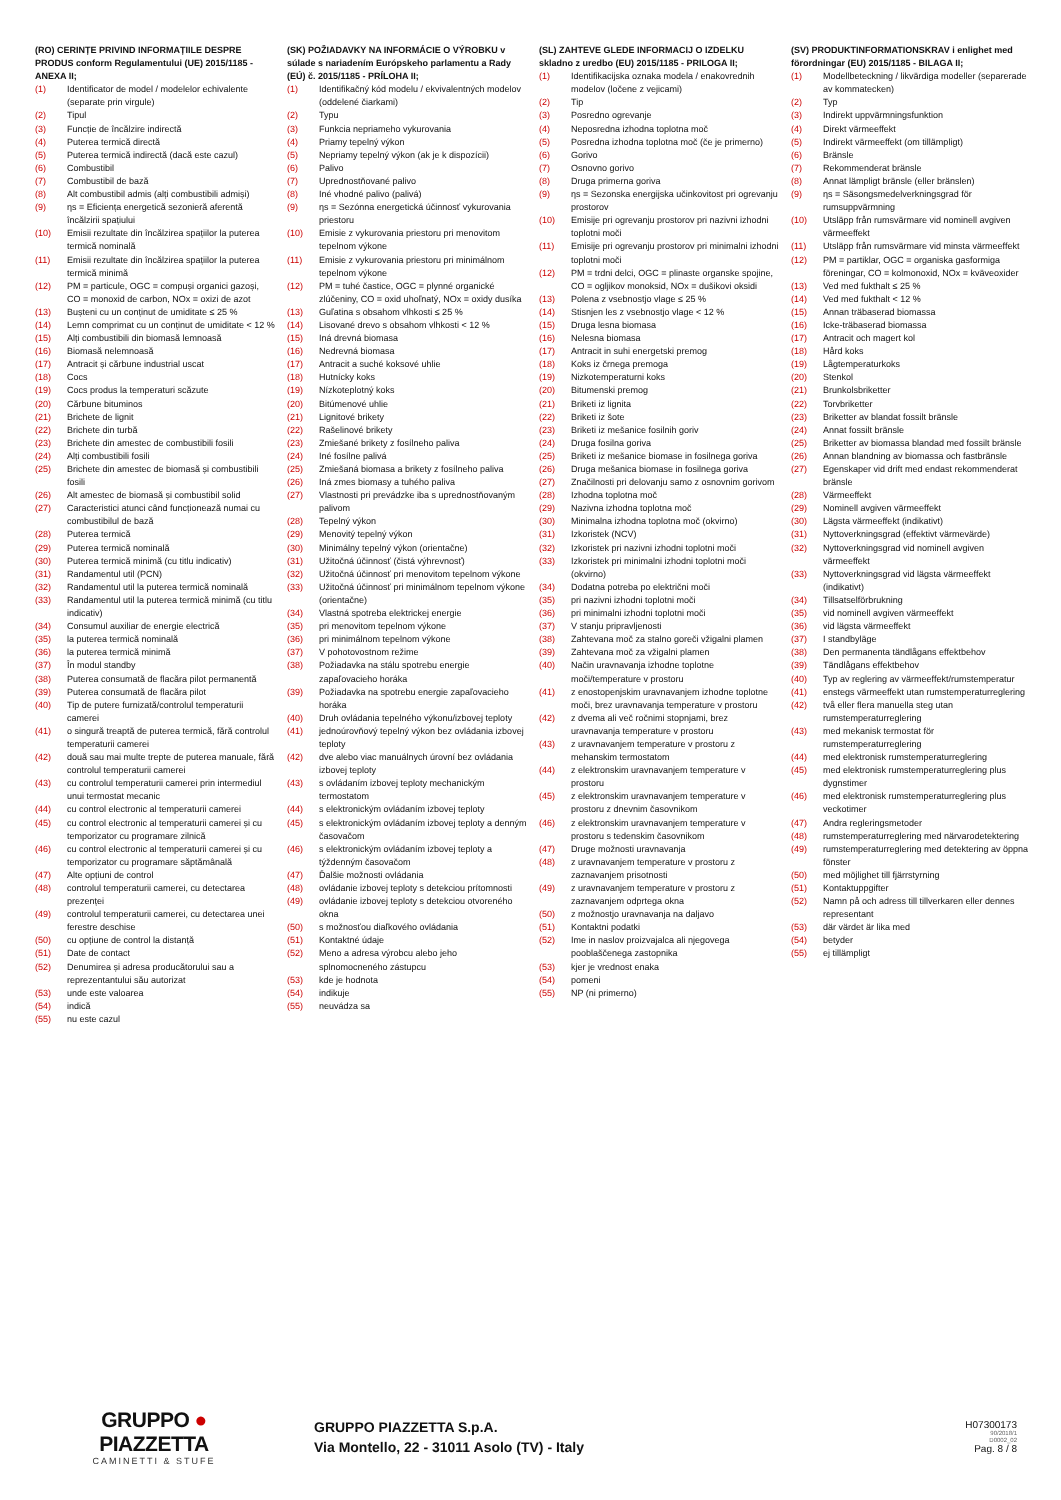(RO) CERINȚE PRIVIND INFORMAȚIILE DESPRE PRODUS conform Regulamentului (UE) 2015/1185 - ANEXA II;
(1) Identificator de model / modelelor echivalente (separate prin virgule)
(2) Tipul
(3) Funcție de încălzire indirectă
(4) Puterea termică directă
(5) Puterea termică indirectă (dacă este cazul)
(6) Combustibil
(7) Combustibil de bază
(8) Alt combustibil admis (alți combustibili admiși)
(9) ηs = Eficiența energetică sezonieră aferentă încălzirii spațiului
(10) Emisii rezultate din încălzirea spațiilor la puterea termică nominală
(11) Emisii rezultate din încălzirea spațiilor la puterea termică minimă
(12) PM = particule, OGC = compuși organici gazoși, CO = monoxid de carbon, NOx = oxizi de azot
(13) Bușteni cu un conținut de umiditate ≤ 25 %
(14) Lemn comprimat cu un conținut de umiditate < 12 %
(15) Alți combustibili din biomasă lemnoasă
(16) Biomasă nelemnoasă
(17) Antracit și cărbune industrial uscat
(18) Cocs
(19) Cocs produs la temperaturi scăzute
(20) Cărbune bituminos
(21) Brichete de lignit
(22) Brichete din turbă
(23) Brichete din amestec de combustibili fosili
(24) Alți combustibili fosili
(25) Brichete din amestec de biomasă și combustibili fosili
(26) Alt amestec de biomasă și combustibil solid
(27) Caracteristici atunci când funcționează numai cu combustibilul de bază
(28) Puterea termică
(29) Puterea termică nominală
(30) Puterea termică minimă (cu titlu indicativ)
(31) Randamentul util (PCN)
(32) Randamentul util la puterea termică nominală
(33) Randamentul util la puterea termică minimă (cu titlu indicativ)
(34) Consumul auxiliar de energie electrică
(35) la puterea termică nominală
(36) la puterea termică minimă
(37) În modul standby
(38) Puterea consumată de flacăra pilot permanentă
(39) Puterea consumată de flacăra pilot
(40) Tip de putere furnizată/controlul temperaturii camerei
(41) o singură treaptă de puterea termică, fără controlul temperaturii camerei
(42) două sau mai multe trepte de puterea manuale, fără controlul temperaturii camerei
(43) cu controlul temperaturii camerei prin intermediul unui termostat mecanic
(44) cu control electronic al temperaturii camerei
(45) cu control electronic al temperaturii camerei și cu temporizator cu programare zilnică
(46) cu control electronic al temperaturii camerei și cu temporizator cu programare săptămânală
(47) Alte opțiuni de control
(48) controlul temperaturii camerei, cu detectarea prezenței
(49) controlul temperaturii camerei, cu detectarea unei ferestre deschise
(50) cu opțiune de control la distanță
(51) Date de contact
(52) Denumirea și adresa producătorului sau a reprezentantului său autorizat
(53) unde este valoarea
(54) indică
(55) nu este cazul
(SK) POŽIADAVKY NA INFORMÁCIE O VÝROBKU v súlade s nariadením Európskeho parlamentu a Rady (EÚ) č. 2015/1185 - PRÍLOHA II;
(1) Identifikačný kód modelu / ekvivalentných modelov (oddelené čiarkami)
(2) Typu
(3) Funkcia nepriameho vykurovania
(4) Priamy tepelný výkon
(5) Nepriamy tepelný výkon (ak je k dispozícii)
(6) Palivo
(7) Uprednostňované palivo
(8) Iné vhodné palivo (palivá)
(9) ηs = Sezónna energetická účinnosť vykurovania priestoru
(10) Emisie z vykurovania priestoru pri menovitom tepelnom výkone
(11) Emisie z vykurovania priestoru pri minimálnom tepelnom výkone
(12) PM = tuhé častice, OGC = plynné organické zlúčeniny, CO = oxid uhoľnatý, NOx = oxidy dusíka
(13) Guľatina s obsahom vlhkosti ≤ 25 %
(14) Lisované drevo s obsahom vlhkosti < 12 %
(15) Iná drevná biomasa
(16) Nedrevná biomasa
(17) Antracit a suché koksové uhlie
(18) Hutnícky koks
(19) Nízkoteplotný koks
(20) Bitúmenové uhlie
(21) Lignitové brikety
(22) Rašelinové brikety
(23) Zmiešané brikety z fosílneho paliva
(24) Iné fosílne palivá
(25) Zmiešaná biomasa a brikety z fosílneho paliva
(26) Iná zmes biomasy a tuhého paliva
(27) Vlastnosti pri prevádzke iba s uprednostňovaným palivom
(28) Tepelný výkon
(29) Menovitý tepelný výkon
(30) Minimálny tepelný výkon (orientačne)
(31) Užitočná účinnosť (čistá výhrevnosť)
(32) Užitočná účinnosť pri menovitom tepelnom výkone
(33) Užitočná účinnosť pri minimálnom tepelnom výkone (orientačne)
(34) Vlastná spotreba elektrickej energie
(35) pri menovitom tepelnom výkone
(36) pri minimálnom tepelnom výkone
(37) V pohotovostnom režime
(38) Požiadavka na stálu spotrebu energie zapaľovacieho horáka
(39) Požiadavka na spotrebu energie zapaľovacieho horáka
(40) Druh ovládania tepelného výkonu/izbovej teploty
(41) jednoúrovňový tepelný výkon bez ovládania izbovej teploty
(42) dve alebo viac manuálnych úrovní bez ovládania izbovej teploty
(43) s ovládaním izbovej teploty mechanickým termostatom
(44) s elektronickým ovládaním izbovej teploty
(45) s elektronickým ovládaním izbovej teploty a denným časovačom
(46) s elektronickým ovládaním izbovej teploty a týždenným časovačom
(47) Ďalšie možnosti ovládania
(48) ovládanie izbovej teploty s detekciou prítomnosti
(49) ovládanie izbovej teploty s detekciou otvoreného okna
(50) s možnosťou diaľkového ovládania
(51) Kontaktné údaje
(52) Meno a adresa výrobcu alebo jeho splnomocneného zástupcu
(53) kde je hodnota
(54) indikuje
(55) neuvádza sa
(SL) ZAHTEVE GLEDE INFORMACIJ O IZDELKU skladno z uredbo (EU) 2015/1185 - PRILOGA II;
(1) Identifikacijska oznaka modela / enakovrednih modelov (ločene z vejicami)
(2) Tip
(3) Posredno ogrevanje
(4) Neposredna izhodna toplotna moč
(5) Posredna izhodna toplotna moč (če je primerno)
(6) Gorivo
(7) Osnovno gorivo
(8) Druga primerna goriva
(9) ηs = Sezonska energijska učinkovitost pri ogrevanju prostorov
(10) Emisije pri ogrevanju prostorov pri nazivni izhodni toplotni moči
(11) Emisije pri ogrevanju prostorov pri minimalni izhodni toplotni moči
(12) PM = trdni delci, OGC = plinaste organske spojine, CO = ogljikov monoksid, NOx = dušikovi oksidi
(13) Polena z vsebnostjo vlage ≤ 25 %
(14) Stisnjen les z vsebnostjo vlage < 12 %
(15) Druga lesna biomasa
(16) Nelesna biomasa
(17) Antracit in suhi energetski premog
(18) Koks iz črnega premoga
(19) Nizkotemperaturni koks
(20) Bitumenski premog
(21) Briketi iz lignita
(22) Briketi iz šote
(23) Briketi iz mešanice fosilnih goriv
(24) Druga fosilna goriva
(25) Briketi iz mešanice biomase in fosilnega goriva
(26) Druga mešanica biomase in fosilnega goriva
(27) Značilnosti pri delovanju samo z osnovnim gorivom
(28) Izhodna toplotna moč
(29) Nazivna izhodna toplotna moč
(30) Minimalna izhodna toplotna moč (okvirno)
(31) Izkoristek (NCV)
(32) Izkoristek pri nazivni izhodni toplotni moči
(33) Izkoristek pri minimalni izhodni toplotni moči (okvirno)
(34) Dodatna potreba po električni moči
(35) pri nazivni izhodni toplotni moči
(36) pri minimalni izhodni toplotni moči
(37) V stanju pripravljenosti
(38) Zahtevana moč za stalno goreči vžigalni plamen
(39) Zahtevana moč za vžigalni plamen
(40) Način uravnavanja izhodne toplotne moči/temperature v prostoru
(41) z enostopenjskim uravnavanjem izhodne toplotne moči, brez uravnavanja temperature v prostoru
(42) z dvema ali več ročnimi stopnjami, brez uravnavanja temperature v prostoru
(43) z uravnavanjem temperature v prostoru z mehanskim termostatom
(44) z elektronskim uravnavanjem temperature v prostoru
(45) z elektronskim uravnavanjem temperature v prostoru z dnevnim časovnikom
(46) z elektronskim uravnavanjem temperature v prostoru s tedenskim časovnikom
(47) Druge možnosti uravnavanja
(48) z uravnavanjem temperature v prostoru z zaznavanjem prisotnosti
(49) z uravnavanjem temperature v prostoru z zaznavanjem odprtega okna
(50) z možnostjo uravnavanja na daljavo
(51) Kontaktni podatki
(52) Ime in naslov proizvajalca ali njegovega pooblaščenega zastopnika
(53) kjer je vrednost enaka
(54) pomeni
(55) NP (ni primerno)
(SV) PRODUKTINFORMATIONSKRAV i enlighet med förordningar (EU) 2015/1185 - BILAGA II;
(1) Modellbeteckning / likvärdiga modeller (separerade av kommatecken)
(2) Typ
(3) Indirekt uppvärmningsfunktion
(4) Direkt värmeeffekt
(5) Indirekt värmeeffekt (om tillämpligt)
(6) Bränsle
(7) Rekommenderat bränsle
(8) Annat lämpligt bränsle (eller bränslen)
(9) ηs = Säsongsmedelverkningsgrad för rumsuppvärmning
(10) Utsläpp från rumsvärmare vid nominell avgiven värmeeffekt
(11) Utsläpp från rumsvärmare vid minsta värmeeffekt
(12) PM = partiklar, OGC = organiska gasformiga föreningar, CO = kolmonoxid, NOx = kväveoxider
(13) Ved med fukthalt ≤ 25 %
(14) Ved med fukthalt < 12 %
(15) Annan träbaserad biomassa
(16) Icke-träbaserad biomassa
(17) Antracit och magert kol
(18) Hård koks
(19) Lågtemperaturkoks
(20) Stenkol
(21) Brunkolsbriketter
(22) Torvbriketter
(23) Briketter av blandat fossilt bränsle
(24) Annat fossilt bränsle
(25) Briketter av biomassa blandad med fossilt bränsle
(26) Annan blandning av biomassa och fastbränsle
(27) Egenskaper vid drift med endast rekommenderat bränsle
(28) Värmeeffekt
(29) Nominell avgiven värmeeffekt
(30) Lägsta värmeeffekt (indikativt)
(31) Nyttoverkningsgrad (effektivt värmevärde)
(32) Nyttoverkningsgrad vid nominell avgiven värmeeffekt
(33) Nyttoverkningsgrad vid lägsta värmeeffekt (indikativt)
(34) Tillsatselförbrukning
(35) vid nominell avgiven värmeeffekt
(36) vid lägsta värmeeffekt
(37) I standbyläge
(38) Den permanenta tändlågans effektbehov
(39) Tändlågans effektbehov
(40) Typ av reglering av värmeeffekt/rumstemperatur
(41) enstegs värmeeffekt utan rumstemperaturreglering
(42) två eller flera manuella steg utan rumstemperaturreglering
(43) med mekanisk termostat för rumstemperaturreglering
(44) med elektronisk rumstemperaturreglering
(45) med elektronisk rumstemperaturreglering plus dygnstimer
(46) med elektronisk rumstemperaturreglering plus veckotimer
(47) Andra regleringsmetoder
(48) rumstemperaturreglering med närvarodetektering
(49) rumstemperaturreglering med detektering av öppna fönster
(50) med möjlighet till fjärrstyrning
(51) Kontaktuppgifter
(52) Namn på och adress till tillverkaren eller dennes representant
(53) där värdet är lika med
(54) betyder
(55) ej tillämpligt
GRUPPO ● PIAZZETTA
CAMINETTI & STUFE
GRUPPO PIAZZETTA S.p.A.
Via Montello, 22 - 31011 Asolo (TV) - Italy
H07300173
90/2018/1
D0002_02
Pag. 8 / 8